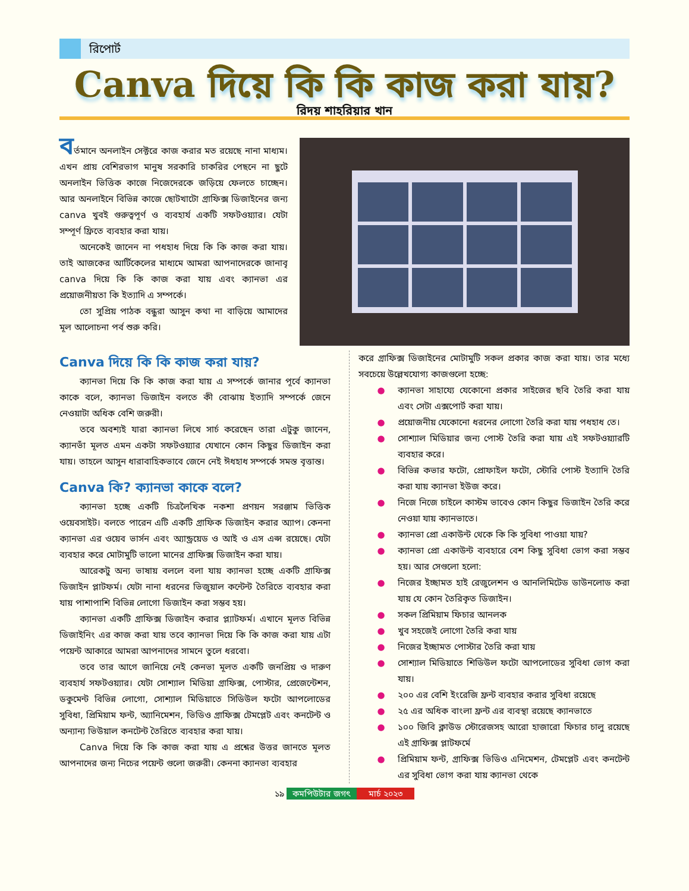রিপোর্ট
Canva দিয়ে কি কি কাজ করা যায়?
রিদয় শাহরিয়ার খান
বর্তমানে অনলাইন সেক্টরে কাজ করার মত রয়েছে নানা মাধ্যম। এখন প্রায় বেশিরভাগ মানুষ সরকারি চাকরির পেছনে না ছুটে অনলাইন ভিত্তিক কাজে নিজেদেরকে জড়িয়ে ফেলতে চাচ্ছেন। আর অনলাইনে বিভিন্ন কাজে ছোটখাটো গ্রাফিক্স ডিজাইনের জন্য canva খুবই গুরুত্বপূর্ণ ও ব্যবহার্য একটি সফটওয়্যার। যেটা সম্পূর্ণ ফ্রিতে ব্যবহার করা যায়।
অনেকেই জানেন না পধহাধ দিয়ে কি কি কাজ করা যায়। তাই আজকের আর্টিকেলের মাধ্যমে আমরা আপনাদেরকে জানাবৃ canva দিয়ে কি কি কাজ করা যায় এবং ক্যানভা এর প্রয়োজনীয়তা কি ইত্যাদি এ সম্পর্কে।
তো সুপ্রিয় পাঠক বন্ধুরা আসুন কথা না বাড়িয়ে আমাদের মূল আলোচনা পর্ব শুরু করি।
Canva দিয়ে কি কি কাজ করা যায়?
ক্যানভা দিয়ে কি কি কাজ করা যায় এ সম্পর্কে জানার পূর্বে ক্যানভা কাকে বলে, ক্যানভা ডিজাইন বলতে কী বোঝায় ইত্যাদি সম্পর্কে জেনে নেওয়াটা অধিক বেশি জরুরী।
তবে অবশ্যই যারা ক্যানভা লিখে সার্চ করেছেন তারা এটুকু জানেন, ক্যানভাঁ মূলত এমন একটা সফটওয়্যার যেখানে কোন কিছুর ডিজাইন করা যায়। তাহলে আসুন ধারাবাহিকভাবে জেনে নেই ঈধহাধ সম্পর্কে সমস্ত বৃত্তান্ত।
Canva কি? ক্যানভা কাকে বলে?
ক্যানভা হচ্ছে একটি চিত্রলৈখিক নকশা প্রণয়ন সরঞ্জাম ভিত্তিক ওয়েবসাইট। বলতে পারেন এটি একটি গ্রাফিক ডিজাইন করার অ্যাপ। কেননা ক্যানভা এর ওয়েব ভার্সন এবং অ্যান্ড্রয়েড ও আই ও এস এপ্স রয়েছে। যেটা ব্যবহার করে মোটামুটি ভালো মানের গ্রাফিক্স ডিজাইন করা যায়।
আরেকটু অন্য ভাষায় বললে বলা যায় ক্যানভা হচ্ছে একটি গ্রাফিক্স ডিজাইন প্লাটফর্ম। যেটা নানা ধরনের ভিজুয়াল কন্টেন্ট তৈরিতে ব্যবহার করা যায় পাশাপাশি বিভিন্ন লোগো ডিজাইন করা সম্ভব হয়।
ক্যানভা একটি গ্রাফিক্স ডিজাইন করার প্ল্যাটফর্ম। এখানে মূলত বিভিন্ন ডিজাইনিং এর কাজ করা যায় তবে ক্যানভা দিয়ে কি কি কাজ করা যায় এটা পয়েন্ট আকারে আমরা আপনাদের সামনে তুলে ধরবো।
তবে তার আগে জানিয়ে নেই কেনভা মূলত একটি জনপ্রিয় ও দারুণ ব্যবহার্য সফটওয়্যার। যেটা সোশ্যাল মিডিয়া গ্রাফিক্স, পোস্টার, প্রেজেন্টেশন, ডকুমেন্ট বিভিন্ন লোগো, সোশ্যাল মিডিয়াতে সিডিউল ফটো আপলোডের সুবিধা, প্রিমিয়াম ফন্ট, অ্যানিমেশন, ভিডিও গ্রাফিক্স টেমপ্লেট এবং কনটেন্ট ও অন্যান্য ভিউয়াল কনটেন্ট তৈরিতে ব্যবহার করা যায়।
Canva দিয়ে কি কি কাজ করা যায় এ প্রশ্নের উত্তর জানতে মূলত আপনাদের জন্য নিচের পয়েন্ট গুলো জরুরী। কেননা ক্যানভা ব্যবহার
করে গ্রাফিক্স ডিজাইনের মোটামুটি সকল প্রকার কাজ করা যায়। তার মধ্যে সবচেয়ে উল্লেখযোগ্য কাজগুলো হচ্ছে:
● ক্যানভা সাহায্যে যেকোনো প্রকার সাইজের ছবি তৈরি করা যায় এবং সেটা এক্সপোর্ট করা যায়।
● প্রয়োজনীয় যেকোনো ধরনের লোগো তৈরি করা যায় পধহাধ তে।
● সোশ্যাল মিডিয়ার জন্য পোস্ট তৈরি করা যায় এই সফটওয়্যারটি ব্যবহার করে।
● বিভিন্ন কভার ফটো, প্রোফাইল ফটো, স্টোরি পোস্ট ইত্যাদি তৈরি করা যায় ক্যানভা ইউজ করে।
● নিজে নিজে চাইলে কাস্টম ভাবেও কোন কিছুর ডিজাইন তৈরি করে নেওয়া যায় ক্যানভাতে।
● ক্যানভা প্রো একাউন্ট থেকে কি কি সুবিধা পাওয়া যায়?
● ক্যানভা প্রো একাউন্ট ব্যবহারে বেশ কিছু সুবিধা ভোগ করা সম্ভব হয়। আর সেগুলো হলো:
● নিজের ইচ্ছামত হাই রেজুলেশন ও আনলিমিটেড ডাউনলোড করা যায় যে কোন তৈরিকৃত ডিজাইন।
● সকল প্রিমিয়াম ফিচার আনলক
● খুব সহজেই লোগো তৈরি করা যায়
● নিজের ইচ্ছামত পোস্টার তৈরি করা যায়
● সোশ্যাল মিডিয়াতে শিডিউল ফটো আপলোডের সুবিধা ভোগ করা যায়।
● ২০০ এর বেশি ইংরেজি ফ্রন্ট ব্যবহার করার সুবিধা রয়েছে
● ২৫ এর অধিক বাংলা ফ্রন্ট এর ব্যবস্থা রয়েছে ক্যানভাতে
● ১০০ জিবি ক্লাউড স্টোরেজসহ আরো হাজারো ফিচার চালু রয়েছে এই গ্রাফিক্স প্লাটফর্মে
● প্রিমিয়াম ফন্ট, গ্রাফিক্স ভিডিও এনিমেশন, টেমপ্লেট এবং কনটেন্ট এর সুবিধা ভোগ করা যায় ক্যানভা থেকে
১৯ কমপিউটার জগৎ মার্চ ২০২৩